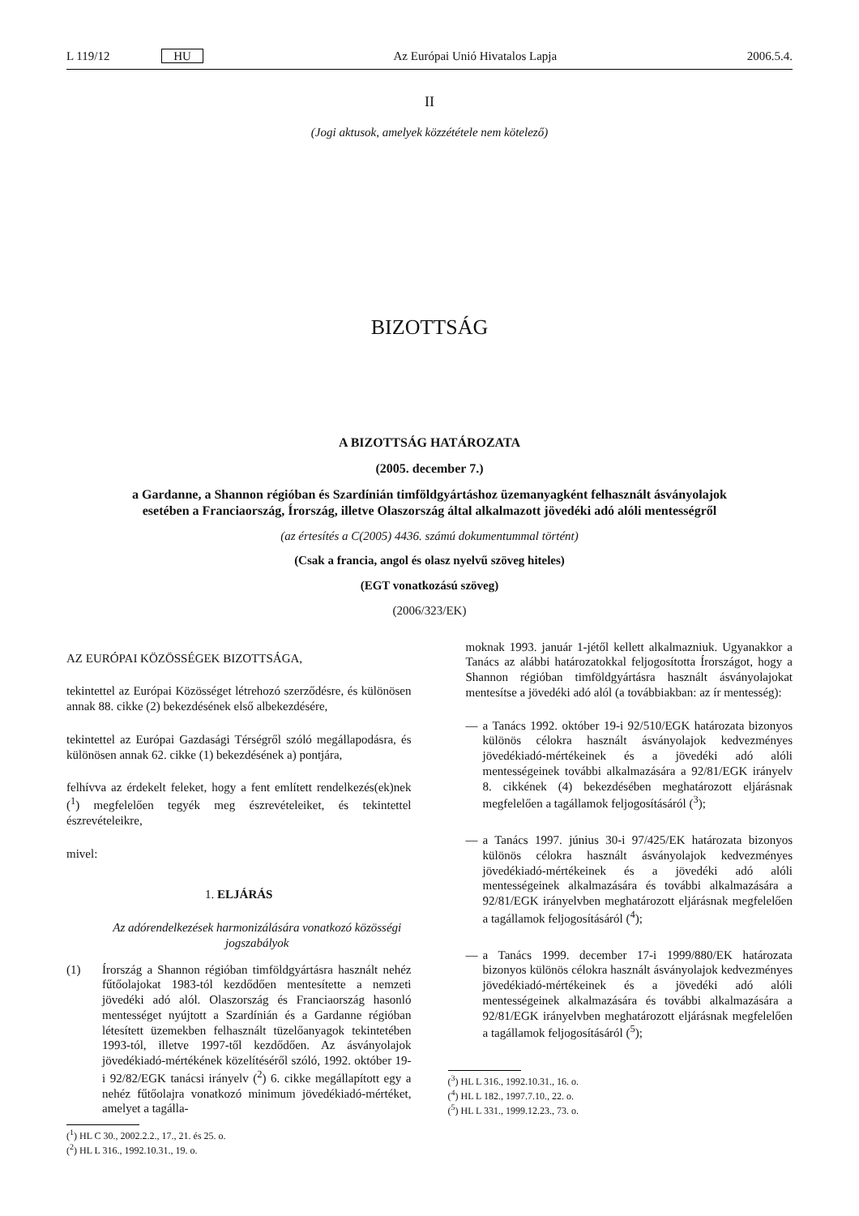L 119/12 HU Az Európai Unió Hivatalos Lapja 2006.5.4.
II
(Jogi aktusok, amelyek közzététele nem kötelező)
BIZOTTSÁG
A BIZOTTSÁG HATÁROZATA
(2005. december 7.)
a Gardanne, a Shannon régióban és Szardínián timföldgyártáshoz üzemanyagként felhasznált ásványolajok esetében a Franciaország, Írország, illetve Olaszország által alkalmazott jövedéki adó alóli mentességről
(az értesítés a C(2005) 4436. számú dokumentummal történt)
(Csak a francia, angol és olasz nyelvű szöveg hiteles)
(EGT vonatkozású szöveg)
(2006/323/EK)
AZ EURÓPAI KÖZÖSSÉGEK BIZOTTSÁGA,
tekintettel az Európai Közösséget létrehozó szerződésre, és különösen annak 88. cikke (2) bekezdésének első albekezdésére,
tekintettel az Európai Gazdasági Térségről szóló megállapodásra, és különösen annak 62. cikke (1) bekezdésének a) pontjára,
felhívva az érdekelt feleket, hogy a fent említett rendelkezés(ek)nek (<sup>1</sup>) megfelelően tegyék meg észrevételeiket, és tekintettel észrevételeikre,
mivel:
1. ELJÁRÁS
Az adórendelkezések harmonizálására vonatkozó közösségi jogszabályok
(1) Írország a Shannon régióban timföldgyártásra használt nehéz fűtőolajokat 1983-tól kezdődően mentesítette a nemzeti jövedéki adó alól. Olaszország és Franciaország hasonló mentességet nyújtott a Szardínián és a Gardanne régióban létesített üzemekben felhasznált tüzelőanyagok tekintetében 1993-tól, illetve 1997-től kezdődően. Az ásványolajok jövedékiadó-mértékének közelítéséről szóló, 1992. október 19-i 92/82/EGK tanácsi irányelv (<sup>2</sup>) 6. cikke megállapított egy a nehéz fűtőolajra vonatkozó minimum jövedékiadó-mértéket, amelyet a tagálla-
(<sup>1</sup>) HL C 30., 2002.2.2., 17., 21. és 25. o.
(<sup>2</sup>) HL L 316., 1992.10.31., 19. o.
moknak 1993. január 1-jétől kellett alkalmazniuk. Ugyanakkor a Tanács az alábbi határozatokkal feljogosította Írországot, hogy a Shannon régióban timföldgyártásra használt ásványolajokat mentesítse a jövedéki adó alól (a továbbiakban: az ír mentesség):
— a Tanács 1992. október 19-i 92/510/EGK határozata bizonyos különös célokra használt ásványolajok kedvezményes jövedékiadó-mértékeinek és a jövedéki adó alóli mentességeinek további alkalmazására a 92/81/EGK irányelv 8. cikkének (4) bekezdésében meghatározott eljárásnak megfelelően a tagállamok feljogosításáról (<sup>3</sup>);
— a Tanács 1997. június 30-i 97/425/EK határozata bizonyos különös célokra használt ásványolajok kedvezményes jövedékiadó-mértékeinek és a jövedéki adó alóli mentességeinek alkalmazására és további alkalmazására a 92/81/EGK irányelvben meghatározott eljárásnak megfelelően a tagállamok feljogosításáról (<sup>4</sup>);
— a Tanács 1999. december 17-i 1999/880/EK határozata bizonyos különös célokra használt ásványolajok kedvezményes jövedékiadó-mértékeinek és a jövedéki adó alóli mentességeinek alkalmazására és további alkalmazására a 92/81/EGK irányelvben meghatározott eljárásnak megfelelően a tagállamok feljogosításáról (<sup>5</sup>);
(<sup>3</sup>) HL L 316., 1992.10.31., 16. o.
(<sup>4</sup>) HL L 182., 1997.7.10., 22. o.
(<sup>5</sup>) HL L 331., 1999.12.23., 73. o.